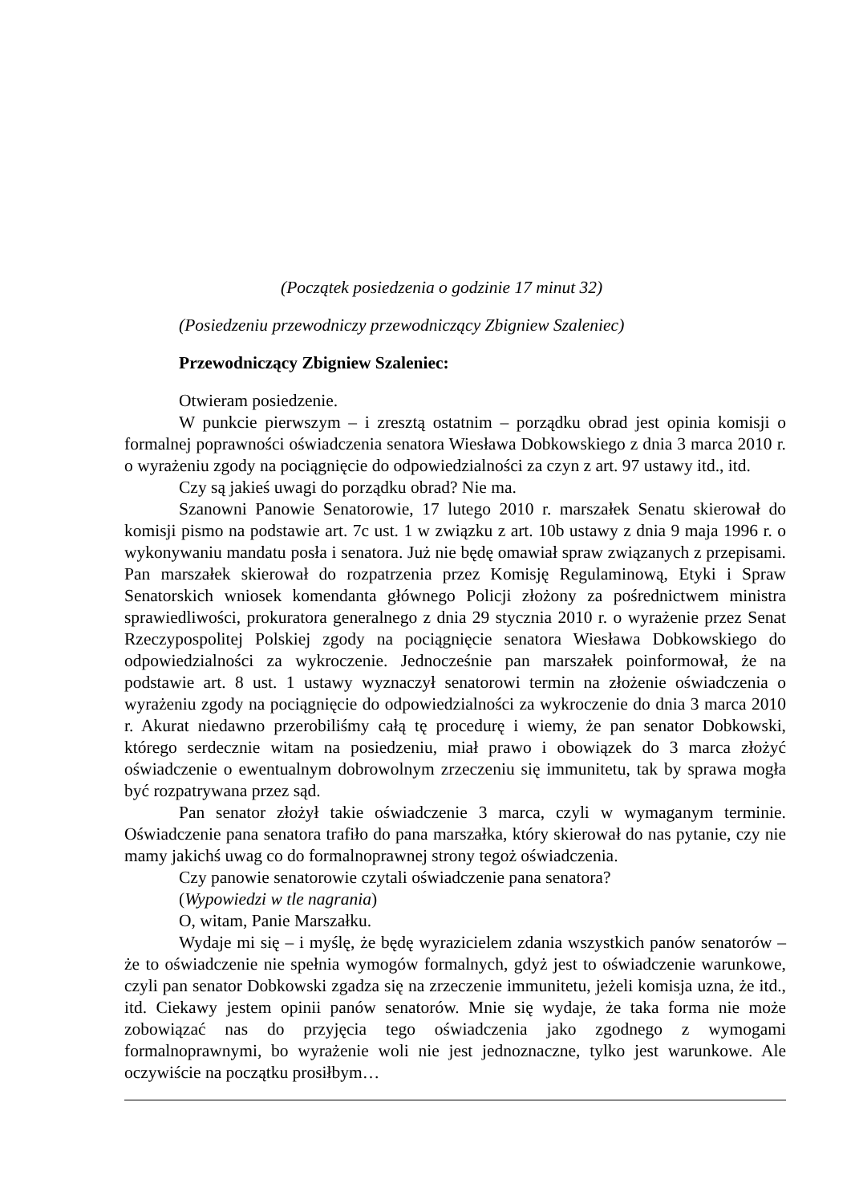(Początek posiedzenia o godzinie 17 minut 32)
(Posiedzeniu przewodniczy przewodniczący Zbigniew Szaleniec)
Przewodniczący Zbigniew Szaleniec:
Otwieram posiedzenie.
W punkcie pierwszym – i zresztą ostatnim – porządku obrad jest opinia komisji o formalnej poprawności oświadczenia senatora Wiesława Dobkowskiego z dnia 3 marca 2010 r. o wyrażeniu zgody na pociągnięcie do odpowiedzialności za czyn z art. 97 ustawy itd., itd.
Czy są jakieś uwagi do porządku obrad? Nie ma.
Szanowni Panowie Senatorowie, 17 lutego 2010 r. marszałek Senatu skierował do komisji pismo na podstawie art. 7c ust. 1 w związku z art. 10b ustawy z dnia 9 maja 1996 r. o wykonywaniu mandatu posła i senatora. Już nie będę omawiał spraw związanych z przepisami. Pan marszałek skierował do rozpatrzenia przez Komisję Regulaminową, Etyki i Spraw Senatorskich wniosek komendanta głównego Policji złożony za pośrednictwem ministra sprawiedliwości, prokuratora generalnego z dnia 29 stycznia 2010 r. o wyrażenie przez Senat Rzeczypospolitej Polskiej zgody na pociągnięcie senatora Wiesława Dobkowskiego do odpowiedzialności za wykroczenie. Jednocześnie pan marszałek poinformował, że na podstawie art. 8 ust. 1 ustawy wyznaczył senatorowi termin na złożenie oświadczenia o wyrażeniu zgody na pociągnięcie do odpowiedzialności za wykroczenie do dnia 3 marca 2010 r. Akurat niedawno przerobiliśmy całą tę procedurę i wiemy, że pan senator Dobkowski, którego serdecznie witam na posiedzeniu, miał prawo i obowiązek do 3 marca złożyć oświadczenie o ewentualnym dobrowolnym zrzeczeniu się immunitetu, tak by sprawa mogła być rozpatrywana przez sąd.
Pan senator złożył takie oświadczenie 3 marca, czyli w wymaganym terminie. Oświadczenie pana senatora trafiło do pana marszałka, który skierował do nas pytanie, czy nie mamy jakichś uwag co do formalnoprawnej strony tegoż oświadczenia.
Czy panowie senatorowie czytali oświadczenie pana senatora?
(Wypowiedzi w tle nagrania)
O, witam, Panie Marszałku.
Wydaje mi się – i myślę, że będę wyrazicielem zdania wszystkich panów senatorów – że to oświadczenie nie spełnia wymogów formalnych, gdyż jest to oświadczenie warunkowe, czyli pan senator Dobkowski zgadza się na zrzeczenie immunitetu, jeżeli komisja uzna, że itd., itd. Ciekawy jestem opinii panów senatorów. Mnie się wydaje, że taka forma nie może zobowiązać nas do przyjęcia tego oświadczenia jako zgodnego z wymogami formalnoprawnymi, bo wyrażenie woli nie jest jednoznaczne, tylko jest warunkowe. Ale oczywiście na początku prosiłbym…